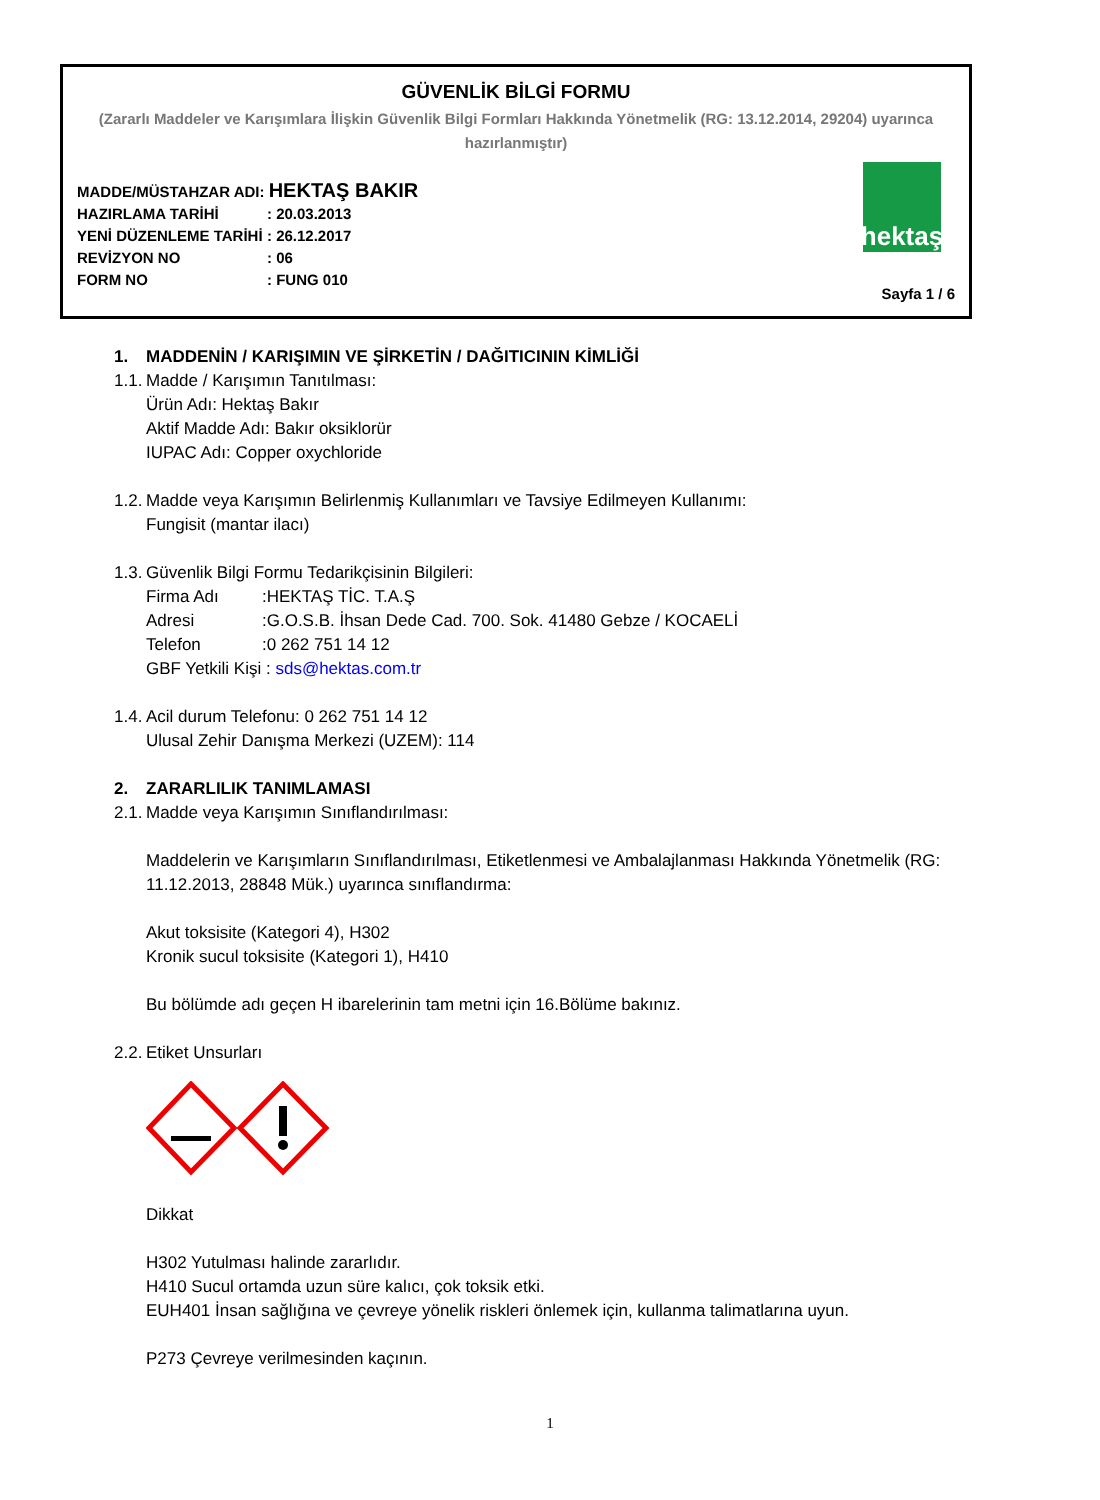GÜVENLİK BİLGİ FORMU
(Zararlı Maddeler ve Karışımlara İlişkin Güvenlik Bilgi Formları Hakkında Yönetmelik (RG: 13.12.2014, 29204) uyarınca hazırlanmıştır)
MADDE/MÜSTAHZAR ADI: HEKTAŞ BAKIR
HAZIRLAMA TARİHİ: 20.03.2013
YENİ DÜZENLEME TARİHİ: 26.12.2017
REVİZYON NO: 06
FORM NO: FUNG 010
hektaş
Sayfa 1 / 6
1. MADDENİN / KARIŞIMIN VE ŞİRKETİN / DAĞITICININ KİMLİĞİ
1.1. Madde / Karışımın Tanıtılması:
Ürün Adı: Hektaş Bakır
Aktif Madde Adı: Bakır oksiklorür
IUPAC Adı: Copper oxychloride
1.2. Madde veya Karışımın Belirlenmiş Kullanımları ve Tavsiye Edilmeyen Kullanımı:
Fungisit (mantar ilacı)
1.3. Güvenlik Bilgi Formu Tedarikçisinin Bilgileri:
Firma Adı:HEKTAŞ TİC. T.A.Ş
Adresi:G.O.S.B. İhsan Dede Cad. 700. Sok. 41480 Gebze / KOCAELİ
Telefon:0 262 751 14 12
GBF Yetkili Kişi : sds@hektas.com.tr
1.4. Acil durum Telefonu: 0 262 751 14 12
Ulusal Zehir Danışma Merkezi (UZEM): 114
2. ZARARLILIK TANIMLAMASI
2.1. Madde veya Karışımın Sınıflandırılması:
Maddelerin ve Karışımların Sınıflandırılması, Etiketlenmesi ve Ambalajlanması Hakkında Yönetmelik (RG: 11.12.2013, 28848 Mük.) uyarınca sınıflandırma:
Akut toksisite (Kategori 4), H302
Kronik sucul toksisite (Kategori 1), H410
Bu bölümde adı geçen H ibarelerinin tam metni için 16.Bölüme bakınız.
2.2. Etiket Unsurları
Dikkat
H302 Yutulması halinde zararlıdır.
H410 Sucul ortamda uzun süre kalıcı, çok toksik etki.
EUH401 İnsan sağlığına ve çevreye yönelik riskleri önlemek için, kullanma talimatlarına uyun.
P273 Çevreye verilmesinden kaçının.
1